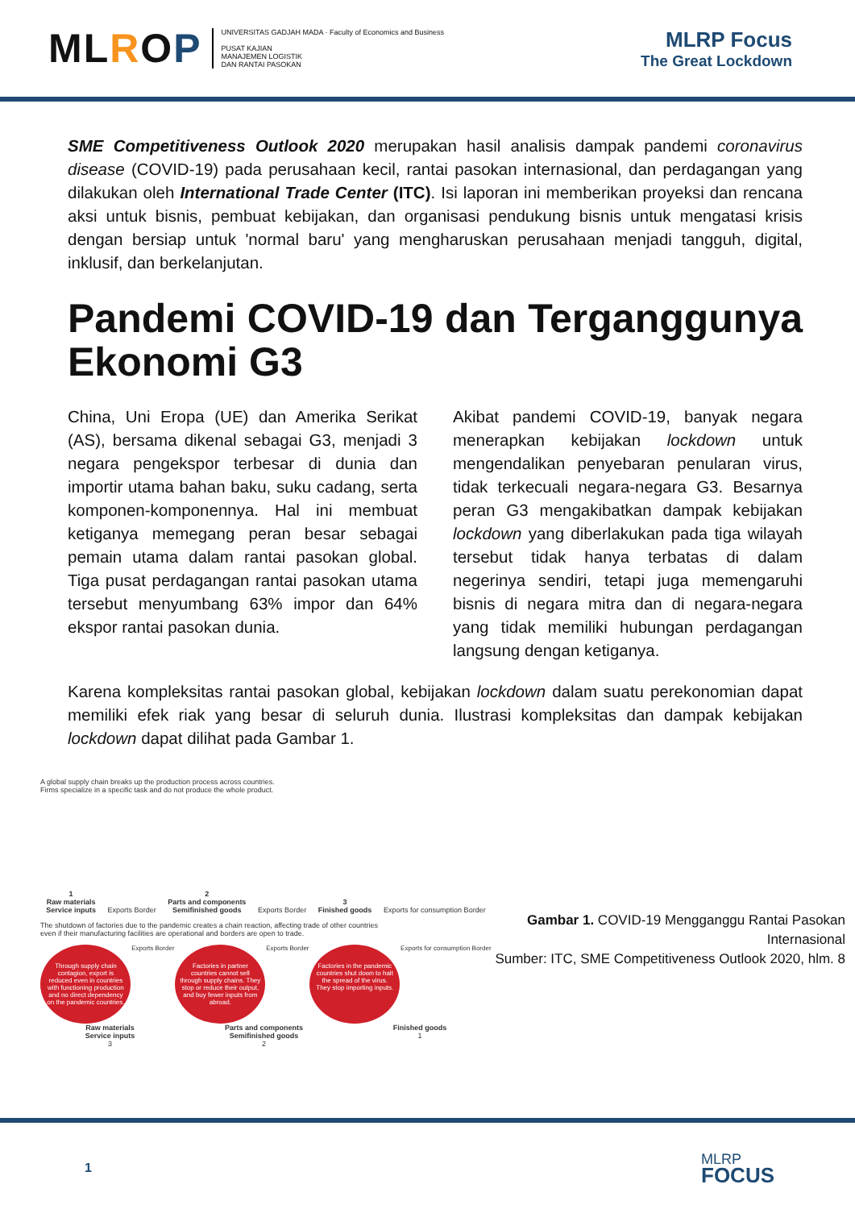MLROP
UNIVERSITAS GADJAH MADA · Faculty of Economics and Business
PUSAT KAJIAN
MANAJEMEN LOGISTIK
DAN RANTAI PASOKAN
MLRP Focus
The Great Lockdown
SME Competitiveness Outlook 2020 merupakan hasil analisis dampak pandemi coronavirus disease (COVID-19) pada perusahaan kecil, rantai pasokan internasional, dan perdagangan yang dilakukan oleh International Trade Center (ITC). Isi laporan ini memberikan proyeksi dan rencana aksi untuk bisnis, pembuat kebijakan, dan organisasi pendukung bisnis untuk mengatasi krisis dengan bersiap untuk 'normal baru' yang mengharuskan perusahaan menjadi tangguh, digital, inklusif, dan berkelanjutan.
Pandemi COVID-19 dan Terganggunya Ekonomi G3
China, Uni Eropa (UE) dan Amerika Serikat (AS), bersama dikenal sebagai G3, menjadi 3 negara pengekspor terbesar di dunia dan importir utama bahan baku, suku cadang, serta komponen-komponennya. Hal ini membuat ketiganya memegang peran besar sebagai pemain utama dalam rantai pasokan global. Tiga pusat perdagangan rantai pasokan utama tersebut menyumbang 63% impor dan 64% ekspor rantai pasokan dunia.
Akibat pandemi COVID-19, banyak negara menerapkan kebijakan lockdown untuk mengendalikan penyebaran penularan virus, tidak terkecuali negara-negara G3. Besarnya peran G3 mengakibatkan dampak kebijakan lockdown yang diberlakukan pada tiga wilayah tersebut tidak hanya terbatas di dalam negerinya sendiri, tetapi juga memengaruhi bisnis di negara mitra dan di negara-negara yang tidak memiliki hubungan perdagangan langsung dengan ketiganya.
Karena kompleksitas rantai pasokan global, kebijakan lockdown dalam suatu perekonomian dapat memiliki efek riak yang besar di seluruh dunia. Ilustrasi kompleksitas dan dampak kebijakan lockdown dapat dilihat pada Gambar 1.
A global supply chain breaks up the production process across countries.
Firms specialize in a specific task and do not produce the whole product.
1
Raw materials
Service inputs
Exports Border
2
Parts and components
Semifinished goods
Exports Border
3
Finished goods
Exports for consumption Border
The shutdown of factories due to the pandemic creates a chain reaction, affecting trade of other countries
even if their manufacturing facilities are operational and borders are open to trade.
Through supply chain contagion, export is reduced even in countries with functioning production and no direct dependency on the pandemic countries.
Exports Border
Factories in partner countries cannot sell through supply chains. They stop or reduce their output, and buy fewer inputs from abroad.
Exports Border
Factories in the pandemic countries shut down to halt the spread of the virus. They stop importing inputs.
Exports for consumption Border
Raw materials
Service inputs
3
Parts and components
Semifinished goods
2
Finished goods
1
Gambar 1. COVID-19 Mengganggu Rantai Pasokan Internasional
Sumber: ITC, SME Competitiveness Outlook 2020, hlm. 8
1
MLRP
FOCUS